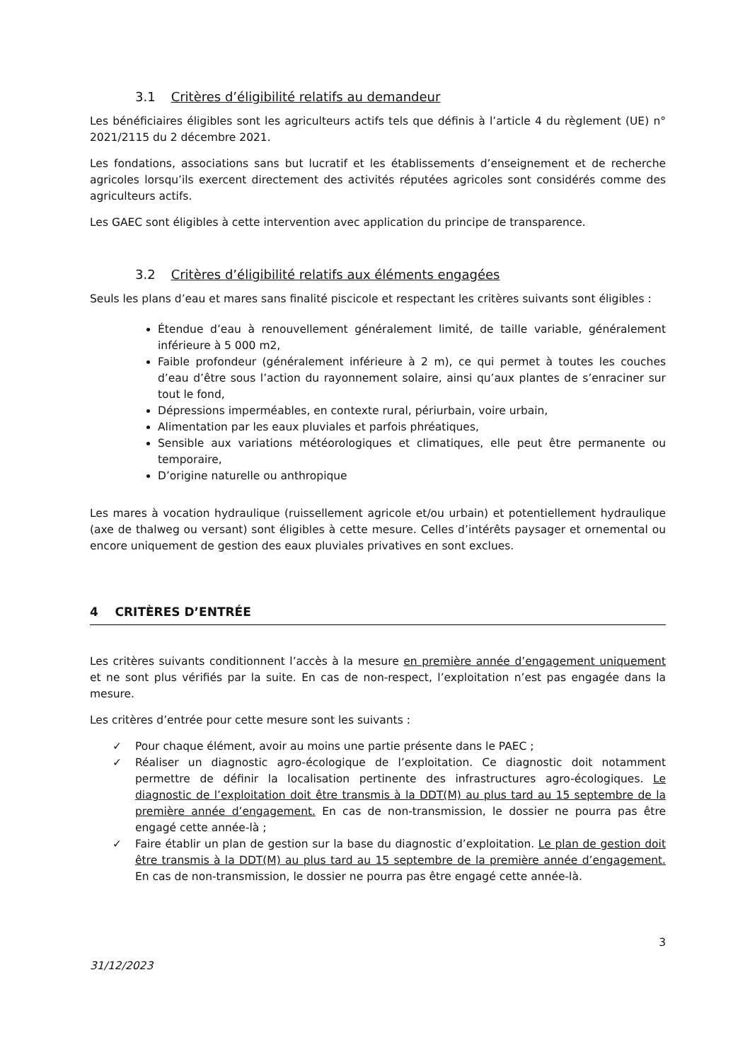3.1 Critères d’éligibilité relatifs au demandeur
Les bénéficiaires éligibles sont les agriculteurs actifs tels que définis à l’article 4 du règlement (UE) n° 2021/2115 du 2 décembre 2021.
Les fondations, associations sans but lucratif et les établissements d’enseignement et de recherche agricoles lorsqu’ils exercent directement des activités réputées agricoles sont considérés comme des agriculteurs actifs.
Les GAEC sont éligibles à cette intervention avec application du principe de transparence.
3.2 Critères d’éligibilité relatifs aux éléments engagées
Seuls les plans d’eau et mares sans finalité piscicole et respectant les critères suivants sont éligibles :
Étendue d’eau à renouvellement généralement limité, de taille variable, généralement inférieure à 5 000 m2,
Faible profondeur (généralement inférieure à 2 m), ce qui permet à toutes les couches d’eau d’être sous l’action du rayonnement solaire, ainsi qu’aux plantes de s’enraciner sur tout le fond,
Dépressions imperméables, en contexte rural, périurbain, voire urbain,
Alimentation par les eaux pluviales et parfois phréatiques,
Sensible aux variations météorologiques et climatiques, elle peut être permanente ou temporaire,
D’origine naturelle ou anthropique
Les mares à vocation hydraulique (ruissellement agricole et/ou urbain) et potentiellement hydraulique (axe de thalweg ou versant) sont éligibles à cette mesure. Celles d’intérêts paysager et ornemental ou encore uniquement de gestion des eaux pluviales privatives en sont exclues.
4 CRITÈRES D’ENTRÉE
Les critères suivants conditionnent l’accès à la mesure en première année d’engagement uniquement et ne sont plus vérifiés par la suite. En cas de non-respect, l’exploitation n’est pas engagée dans la mesure.
Les critères d’entrée pour cette mesure sont les suivants :
✓ Pour chaque élément, avoir au moins une partie présente dans le PAEC ;
✓ Réaliser un diagnostic agro-écologique de l’exploitation. Ce diagnostic doit notamment permettre de définir la localisation pertinente des infrastructures agro-écologiques. Le diagnostic de l’exploitation doit être transmis à la DDT(M) au plus tard au 15 septembre de la première année d’engagement. En cas de non-transmission, le dossier ne pourra pas être engagé cette année-là ;
✓ Faire établir un plan de gestion sur la base du diagnostic d’exploitation. Le plan de gestion doit être transmis à la DDT(M) au plus tard au 15 septembre de la première année d’engagement. En cas de non-transmission, le dossier ne pourra pas être engagé cette année-là.
3
31/12/2023